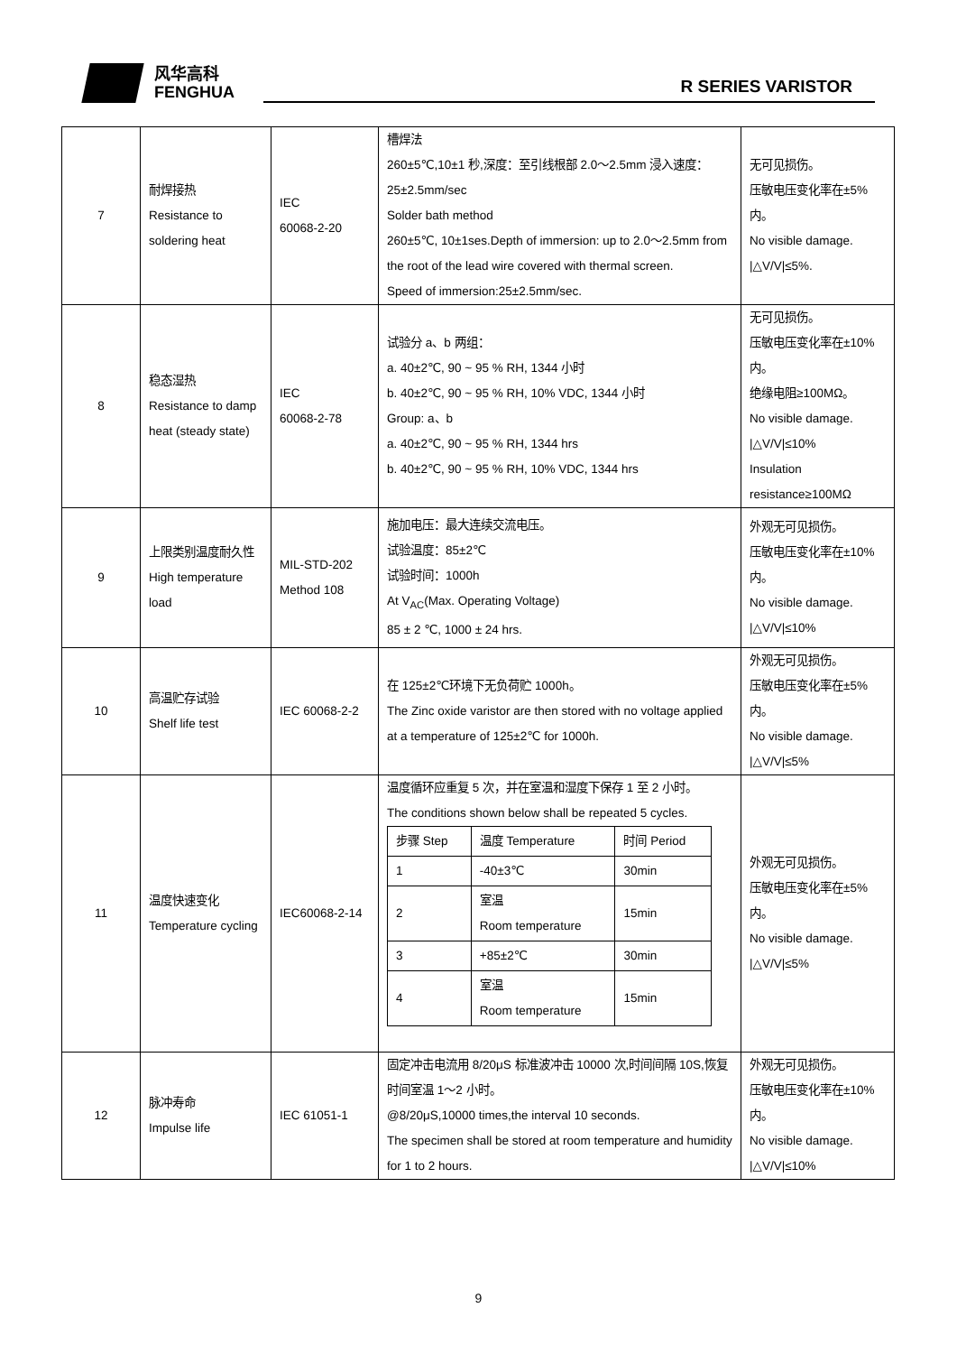风华高科
FENGHUA
R SERIES VARISTOR
| 7 | 耐焊接热 Resistance to soldering heat | IEC 60068-2-20 | 槽焊法 260±5℃,10±1 秒,深度：至引线根部 2.0～2.5mm 浸入速度：25±2.5mm/sec Solder bath method 260±5℃, 10±1ses.Depth of immersion: up to 2.0～2.5mm from the root of the lead wire covered with thermal screen. Speed of immersion:25±2.5mm/sec. | 无可见损伤。 压敏电压变化率在±5%内。 No visible damage. /△V/V/≤5%. |
| 8 | 稳态湿热 Resistance to damp heat (steady state) | IEC 60068-2-78 | 试验分 a、b 两组： a. 40±2℃, 90 ~ 95 % RH, 1344 小时 b. 40±2℃, 90 ~ 95 % RH, 10% VDC, 1344 小时 Group: a、b a. 40±2℃, 90 ~ 95 % RH, 1344 hrs b. 40±2℃, 90 ~ 95 % RH, 10% VDC, 1344 hrs | 无可见损伤。 压敏电压变化率在±10%内。 绝缘电阻≥100MΩ。 No visible damage. /△V/V/≤10% Insulation resistance≥100MΩ |
| 9 | 上限类别温度耐久性 High temperature load | MIL-STD-202 Method 108 | 施加电压：最大连续交流电压。 试验温度：85±2℃ 试验时间：1000h At V<sub>AC</sub>(Max. Operating Voltage) 85 ± 2 ℃, 1000 ± 24 hrs. | 外观无可见损伤。 压敏电压变化率在±10%内。 No visible damage. /△V/V/≤10% |
| 10 | 高温贮存试验 Shelf life test | IEC 60068-2-2 | 在 125±2℃环境下无负荷贮 1000h。 The Zinc oxide varistor are then stored with no voltage applied at a temperature of 125±2℃ for 1000h. | 外观无可见损伤。 压敏电压变化率在±5%内。 No visible damage. /△V/V/≤5% |
| 11 | 温度快速变化 Temperature cycling | IEC60068-2-14 | 温度循环应重复 5 次，并在室温和湿度下保存 1 至 2 小时。 The conditions shown below shall be repeated 5 cycles. / 步骤 Step / 温度 Temperature / 时间 Period / / 1 / -40±3℃ / 30min / / 2 / 室温 Room temperature / 15min / / 3 / +85±2℃ / 30min / / 4 / 室温 Room temperature / 15min / | 外观无可见损伤。 压敏电压变化率在±5%内。 No visible damage. /△V/V/≤5% |
| 12 | 脉冲寿命 Impulse life | IEC 61051-1 | 固定冲击电流用 8/20μS 标准波冲击 10000 次,时间间隔 10S,恢复时间室温 1～2 小时。 @8/20μS,10000 times,the interval 10 seconds. The specimen shall be stored at room temperature and humidity for 1 to 2 hours. | 外观无可见损伤。 压敏电压变化率在±10%内。 No visible damage. /△V/V/≤10% |
9